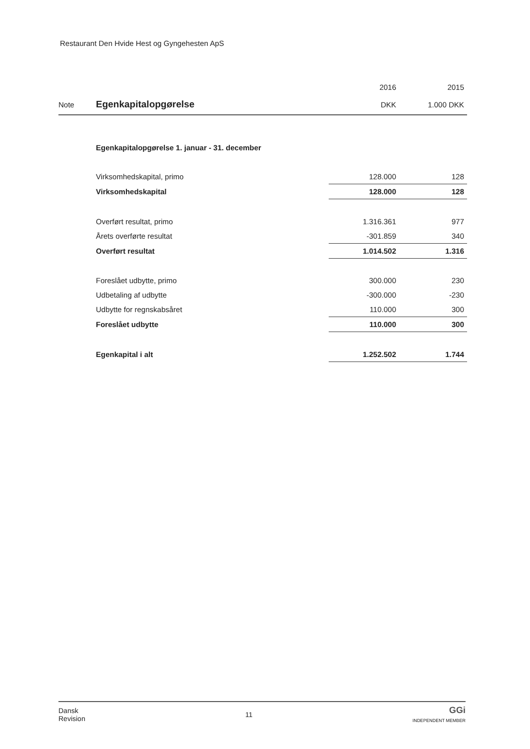Restaurant Den Hvide Hest og Gyngehesten ApS
| | | 2016 | 2015 |
| Note | Egenkapitalopgørelse | DKK | 1.000 DKK |
| | Egenkapitalopgørelse 1. januar - 31. december | | |
| | Virksomhedskapital, primo | 128.000 | 128 |
| | Virksomhedskapital | 128.000 | 128 |
| | Overført resultat, primo | 1.316.361 | 977 |
| | Årets overførte resultat | -301.859 | 340 |
| | Overført resultat | 1.014.502 | 1.316 |
| | Foreslået udbytte, primo | 300.000 | 230 |
| | Udbetaling af udbytte | -300.000 | -230 |
| | Udbytte for regnskabsåret | 110.000 | 300 |
| | Foreslået udbytte | 110.000 | 300 |
| | Egenkapital i alt | 1.252.502 | 1.744 |
Dansk
Revision
11
GGi
INDEPENDENT MEMBER